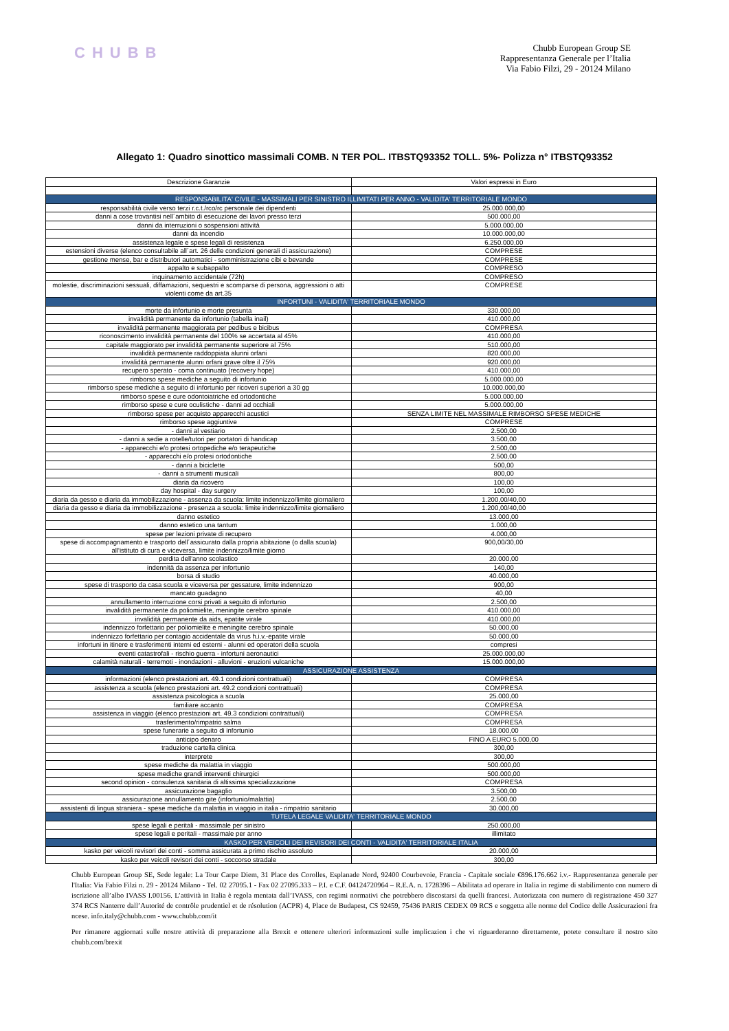CHUBB
Chubb European Group SE
Rappresentanza Generale per l’Italia
Via Fabio Filzi, 29 - 20124 Milano
Allegato 1: Quadro sinottico massimali COMB. N TER POL. ITBSTQ93352 TOLL. 5%- Polizza n° ITBSTQ93352
| Descrizione Garanzie | Valori espressi in Euro |
| --- | --- |
| RESPONSABILITA' CIVILE - MASSIMALI PER SINISTRO ILLIMITATI PER ANNO - VALIDITA' TERRITORIALE MONDO | |
| responsabilità civile verso terzi r.c.t./rco/rc personale dei dipendenti | 25.000.000,00 |
| danni a cose trovantisi nell´ambito di esecuzione dei lavori presso terzi | 500.000,00 |
| danni da interruzioni o sospensioni attività | 5.000.000,00 |
| danni da incendio | 10.000.000,00 |
| assistenza legale e spese legali di resistenza | 6.250.000,00 |
| estensioni diverse (elenco consultabile all´art. 26 delle condizioni generali di assicurazione) | COMPRESE |
| gestione mense, bar e distributori automatici - somministrazione cibi e bevande | COMPRESE |
| appalto e subappalto | COMPRESO |
| inquinamento accidentale (72h) | COMPRESO |
| molestie, discriminazioni sessuali, diffamazioni, sequestri e scomparse di persona, aggressioni o atti violenti come da art.35 | COMPRESE |
| INFORTUNI - VALIDITA' TERRITORIALE MONDO | |
| morte da infortunio e morte presunta | 330.000,00 |
| invalidità permanente da infortunio (tabella inail) | 410.000,00 |
| invalidità permanente maggiorata per pedibus e bicibus | COMPRESA |
| riconoscimento invalidità permanente del 100% se accertata al 45% | 410.000,00 |
| capitale maggiorato per invalidità permanente superiore al 75% | 510.000,00 |
| invalidità permanente raddoppiata alunni orfani | 820.000,00 |
| invalidità permanente alunni orfani grave oltre il 75% | 920.000,00 |
| recupero sperato - coma continuato (recovery hope) | 410.000,00 |
| rimborso spese mediche a seguito di infortunio | 5.000.000,00 |
| rimborso spese mediche a seguito di infortunio per ricoveri superiori a 30 gg | 10.000.000,00 |
| rimborso spese e cure odontoiatriche ed ortodontiche | 5.000.000,00 |
| rimborso spese e cure oculistiche - danni ad occhiali | 5.000.000,00 |
| rimborso spese per acquisto apparecchi acustici | SENZA LIMITE NEL MASSIMALE RIMBORSO SPESE MEDICHE |
| rimborso spese aggiuntive | COMPRESE |
| - danni al vestiario | 2.500,00 |
| - danni a sedie a rotelle/tutori per portatori di handicap | 3.500,00 |
| - apparecchi e/o protesi ortopediche e/o terapeutiche | 2.500,00 |
| - apparecchi e/o protesi ortodontiche | 2.500,00 |
| - danni a biciclette | 500,00 |
| - danni a strumenti musicali | 800,00 |
| diaria da ricovero | 100,00 |
| day hospital - day surgery | 100,00 |
| diaria da gesso e diaria da immobilizzazione - assenza da scuola: limite indennizzo/limite giornaliero | 1.200,00/40,00 |
| diaria da gesso e diaria da immobilizzazione - presenza a scuola: limite indennizzo/limite giornaliero | 1.200,00/40,00 |
| danno estetico | 13.000,00 |
| danno estetico una tantum | 1.000,00 |
| spese per lezioni private di recupero | 4.000,00 |
| spese di accompagnamento e trasporto dell´assicurato dalla propria abitazione (o dalla scuola) all'istituto di cura e viceversa, limite indennizzo/limite giorno | 900,00/30,00 |
| perdita dell'anno scolastico | 20.000,00 |
| indennità da assenza per infortunio | 140,00 |
| borsa di studio | 40.000,00 |
| spese di trasporto da casa scuola e viceversa per gessature, limite indennizzo | 900,00 |
| mancato guadagno | 40,00 |
| annullamento interruzione corsi privati a seguito di infortunio | 2.500,00 |
| invalidità permanente da poliomielite, meningite cerebro spinale | 410.000,00 |
| invalidità permanente da aids, epatite virale | 410.000,00 |
| indennizzo forfettario per poliomielite e meningite cerebro spinale | 50.000,00 |
| indennizzo forfettario per contagio accidentale da virus h.i.v.-epatite virale | 50.000,00 |
| infortuni in itinere e trasferimenti interni ed esterni - alunni ed operatori della scuola | compresi |
| eventi catastrofali - rischio guerra - infortuni aeronautici | 25.000.000,00 |
| calamità naturali - terremoti - inondazioni - alluvioni - eruzioni vulcaniche | 15.000.000,00 |
| ASSICURAZIONE ASSISTENZA | |
| informazioni (elenco prestazioni art. 49.1 condizioni contrattuali) | COMPRESA |
| assistenza a scuola (elenco prestazioni art. 49.2 condizioni contrattuali) | COMPRESA |
| assistenza psicologica a scuola | 25.000,00 |
| familiare accanto | COMPRESA |
| assistenza in viaggio (elenco prestazioni art. 49.3 condizioni contrattuali) | COMPRESA |
| trasferimento/rimpatrio salma | COMPRESA |
| spese funerarie a seguito di infortunio | 18.000,00 |
| anticipo denaro | FINO A EURO 5.000,00 |
| traduzione cartella clinica | 300,00 |
| interprete | 300,00 |
| spese mediche da malattia in viaggio | 500.000,00 |
| spese mediche grandi interventi chirurgici | 500.000,00 |
| second opinion - consulenza sanitaria di altissima specializzazione | COMPRESA |
| assicurazione bagaglio | 3.500,00 |
| assicurazione annullamento gite (infortunio/malattia) | 2.500,00 |
| assistenti di lingua straniera - spese mediche da malattia in viaggio in italia - rimpatrio sanitario | 30.000,00 |
| TUTELA LEGALE VALIDITA' TERRITORIALE MONDO | |
| spese legali e peritali - massimale per sinistro | 250.000,00 |
| spese legali e peritali - massimale per anno | illimitato |
| KASKO PER VEICOLI DEI REVISORI DEI CONTI - VALIDITA' TERRITORIALE ITALIA | |
| kasko per veicoli revisori dei conti - somma assicurata a primo rischio assoluto | 20.000,00 |
| kasko per veicoli revisori dei conti - soccorso stradale | 300,00 |
Chubb European Group SE, Sede legale: La Tour Carpe Diem, 31 Place des Corolles, Esplanade Nord, 92400 Courbevoie, Francia - Capitale sociale €896.176.662 i.v.- Rappresentanza generale per l'Italia: Via Fabio Filzi n. 29 - 20124 Milano - Tel. 02 27095.1 - Fax 02 27095.333 – P.I. e C.F. 04124720964 – R.E.A. n. 1728396 – Abilitata ad operare in Italia in regime di stabilimento con numero di iscrizione all’albo IVASS I.00156. L’attività in Italia è regola mentata dall’IVASS, con regimi normativi che potrebbero discostarsi da quelli francesi. Autorizzata con numero di registrazione 450 327 374 RCS Nanterre dall’Autorité de contrôle prudentiel et de résolution (ACPR) 4, Place de Budapest, CS 92459, 75436 PARIS CEDEX 09 RCS e soggetta alle norme del Codice delle Assicurazioni fra ncese. info.italy@chubb.com - www.chubb.com/it
Per rimanere aggiornati sulle nostre attività di preparazione alla Brexit e ottenere ulteriori informazioni sulle implicazion i che vi riguarderanno direttamente, potete consultare il nostro sito chubb.com/brexit